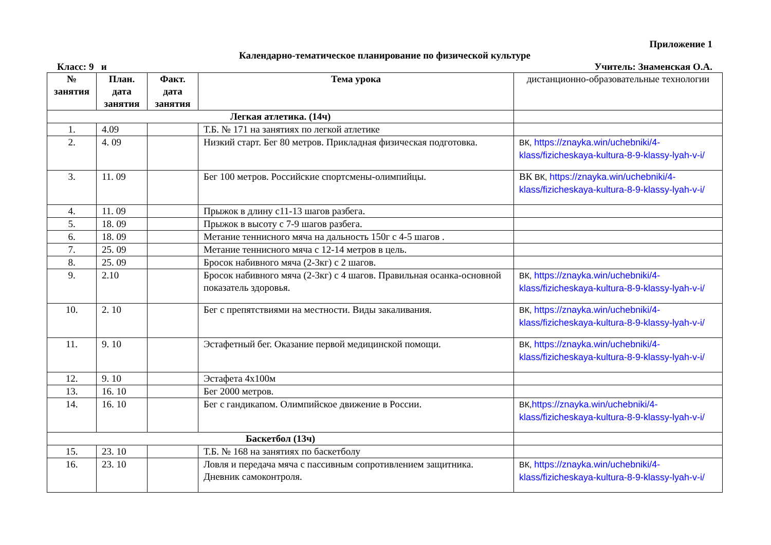Приложение 1
Календарно-тематическое планирование по физической культуре
Класс: 9 и Учитель: Знаменская О.А.
| № занятия | План. дата занятия | Факт. дата занятия | Тема урока | дистанционно-образовательные технологии |
| --- | --- | --- | --- | --- |
| Легкая атлетика. (14ч) | | | | |
| 1. | 4.09 | | Т.Б. № 171 на занятиях по легкой атлетике | |
| 2. | 4. 09 | | Низкий старт. Бег 80 метров. Прикладная физическая подготовка. | ВК, https://znayka.win/uchebniki/4-klass/fizicheskaya-kultura-8-9-klassy-lyah-v-i/ |
| 3. | 11. 09 | | Бег 100 метров. Российские спортсмены-олимпийцы. | ВК ВК, https://znayka.win/uchebniki/4-klass/fizicheskaya-kultura-8-9-klassy-lyah-v-i/ |
| 4. | 11. 09 | | Прыжок в длину с11-13 шагов разбега. | |
| 5. | 18. 09 | | Прыжок в высоту с 7-9 шагов разбега. | |
| 6. | 18. 09 | | Метание теннисного мяча на дальность 150г с 4-5 шагов . | |
| 7. | 25. 09 | | Метание теннисного мяча с 12-14 метров в цель. | |
| 8. | 25. 09 | | Бросок набивного мяча (2-3кг) с 2 шагов. | |
| 9. | 2.10 | | Бросок набивного мяча (2-3кг) с 4 шагов. Правильная осанка-основной показатель здоровья. | ВК, https://znayka.win/uchebniki/4-klass/fizicheskaya-kultura-8-9-klassy-lyah-v-i/ |
| 10. | 2. 10 | | Бег с препятствиями на местности. Виды закаливания. | ВК, https://znayka.win/uchebniki/4-klass/fizicheskaya-kultura-8-9-klassy-lyah-v-i/ |
| 11. | 9. 10 | | Эстафетный бег. Оказание первой медицинской помощи. | ВК, https://znayka.win/uchebniki/4-klass/fizicheskaya-kultura-8-9-klassy-lyah-v-i/ |
| 12. | 9. 10 | | Эстафета 4х100м | |
| 13. | 16. 10 | | Бег 2000 метров. | |
| 14. | 16. 10 | | Бег с гандикапом. Олимпийское движение в России. | ВК, https://znayka.win/uchebniki/4-klass/fizicheskaya-kultura-8-9-klassy-lyah-v-i/ |
| Баскетбол (13ч) | | | | |
| 15. | 23. 10 | | Т.Б. № 168 на занятиях по баскетболу | |
| 16. | 23. 10 | | Ловля и передача мяча с пассивным сопротивлением защитника. Дневник самоконтроля. | ВК, https://znayka.win/uchebniki/4-klass/fizicheskaya-kultura-8-9-klassy-lyah-v-i/ |